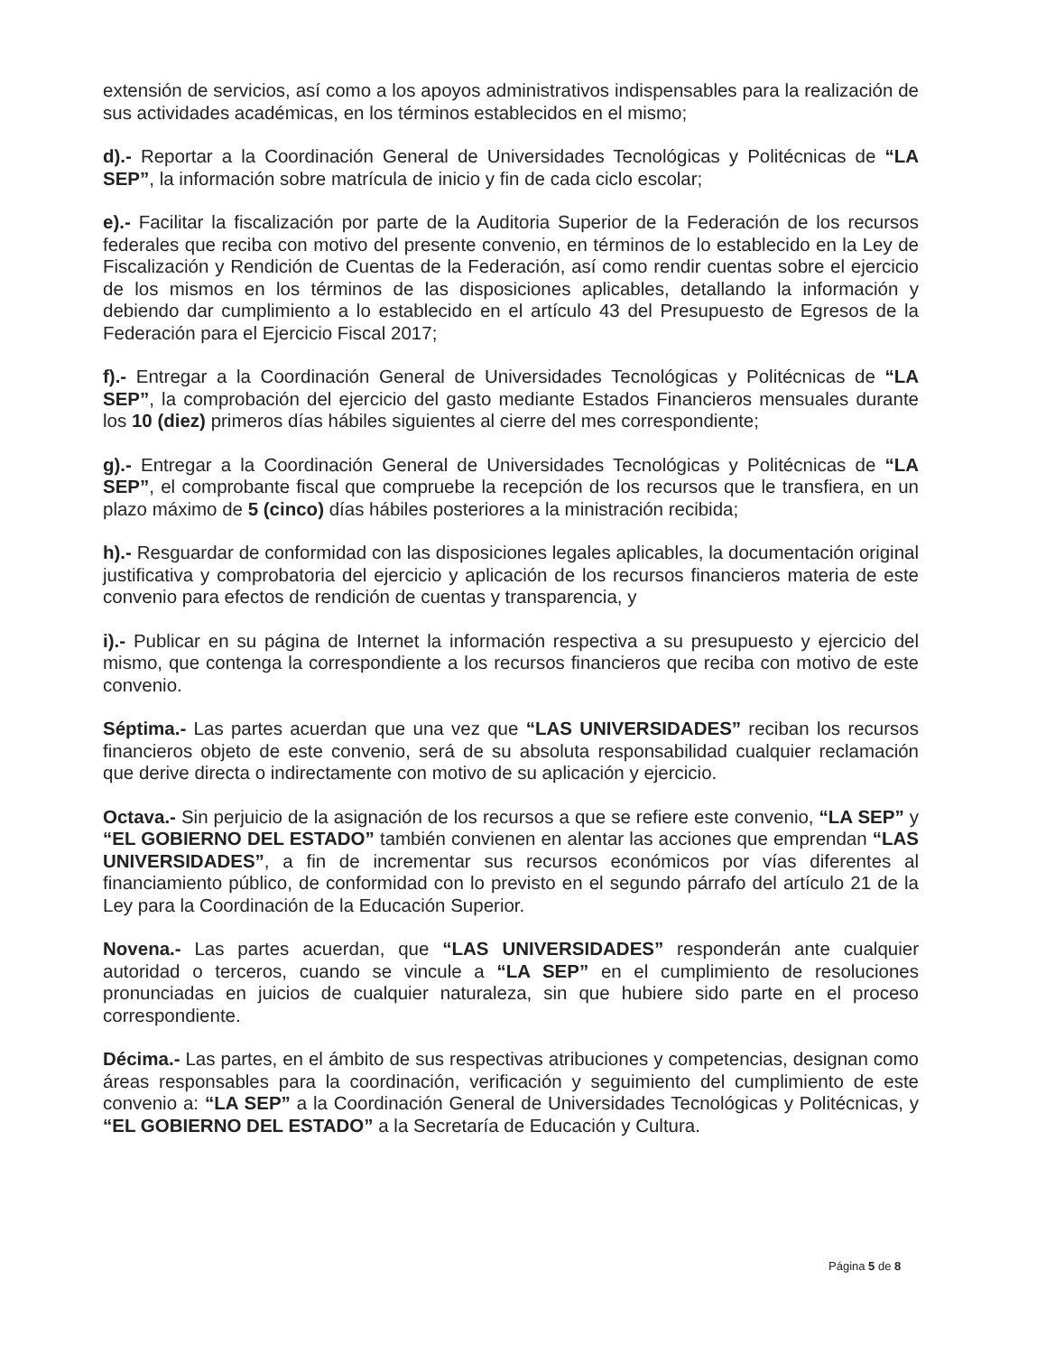extensión de servicios, así como a los apoyos administrativos indispensables para la realización de sus actividades académicas, en los términos establecidos en el mismo;
d).- Reportar a la Coordinación General de Universidades Tecnológicas y Politécnicas de “LA SEP”, la información sobre matrícula de inicio y fin de cada ciclo escolar;
e).- Facilitar la fiscalización por parte de la Auditoria Superior de la Federación de los recursos federales que reciba con motivo del presente convenio, en términos de lo establecido en la Ley de Fiscalización y Rendición de Cuentas de la Federación, así como rendir cuentas sobre el ejercicio de los mismos en los términos de las disposiciones aplicables, detallando la información y debiendo dar cumplimiento a lo establecido en el artículo 43 del Presupuesto de Egresos de la Federación para el Ejercicio Fiscal 2017;
f).- Entregar a la Coordinación General de Universidades Tecnológicas y Politécnicas de “LA SEP”, la comprobación del ejercicio del gasto mediante Estados Financieros mensuales durante los 10 (diez) primeros días hábiles siguientes al cierre del mes correspondiente;
g).- Entregar a la Coordinación General de Universidades Tecnológicas y Politécnicas de “LA SEP”, el comprobante fiscal que compruebe la recepción de los recursos que le transfiera, en un plazo máximo de 5 (cinco) días hábiles posteriores a la ministración recibida;
h).- Resguardar de conformidad con las disposiciones legales aplicables, la documentación original justificativa y comprobatoria del ejercicio y aplicación de los recursos financieros materia de este convenio para efectos de rendición de cuentas y transparencia, y
i).- Publicar en su página de Internet la información respectiva a su presupuesto y ejercicio del mismo, que contenga la correspondiente a los recursos financieros que reciba con motivo de este convenio.
Séptima.- Las partes acuerdan que una vez que “LAS UNIVERSIDADES” reciban los recursos financieros objeto de este convenio, será de su absoluta responsabilidad cualquier reclamación que derive directa o indirectamente con motivo de su aplicación y ejercicio.
Octava.- Sin perjuicio de la asignación de los recursos a que se refiere este convenio, “LA SEP” y “EL GOBIERNO DEL ESTADO” también convienen en alentar las acciones que emprendan “LAS UNIVERSIDADES”, a fin de incrementar sus recursos económicos por vías diferentes al financiamiento público, de conformidad con lo previsto en el segundo párrafo del artículo 21 de la Ley para la Coordinación de la Educación Superior.
Novena.- Las partes acuerdan, que “LAS UNIVERSIDADES” responderán ante cualquier autoridad o terceros, cuando se vincule a “LA SEP” en el cumplimiento de resoluciones pronunciadas en juicios de cualquier naturaleza, sin que hubiere sido parte en el proceso correspondiente.
Décima.- Las partes, en el ámbito de sus respectivas atribuciones y competencias, designan como áreas responsables para la coordinación, verificación y seguimiento del cumplimiento de este convenio a: “LA SEP” a la Coordinación General de Universidades Tecnológicas y Politécnicas, y “EL GOBIERNO DEL ESTADO” a la Secretaría de Educación y Cultura.
Página 5 de 8